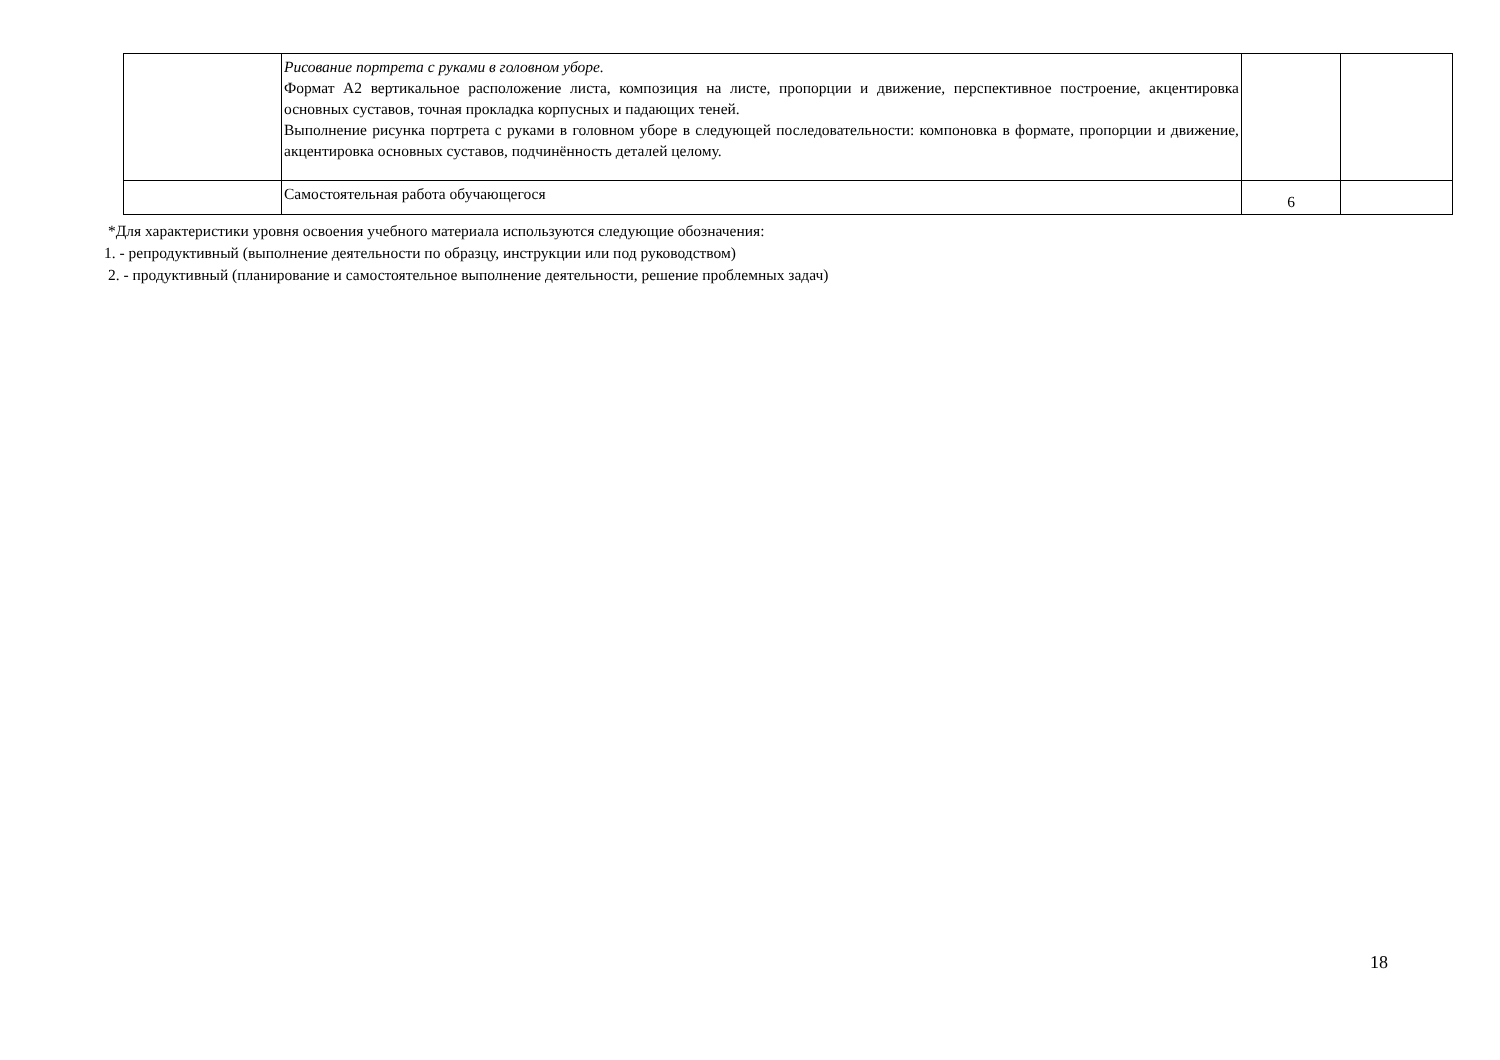| | Рисование портрета с руками в головном уборе. Формат А2 вертикальное расположение листа, композиция на листе, пропорции и движение, перспективное построение, акцентировка основных суставов, точная прокладка корпусных и падающих теней. Выполнение рисунка портрета с руками в головном уборе в следующей последовательности: компоновка в формате, пропорции и движение, акцентировка основных суставов, подчинённость деталей целому. | | |
| | Самостоятельная работа обучающегося | 6 | |
*Для характеристики уровня освоения учебного материала используются следующие обозначения:
1. - репродуктивный (выполнение деятельности по образцу, инструкции или под руководством)
2. - продуктивный (планирование и самостоятельное выполнение деятельности, решение проблемных задач)
18